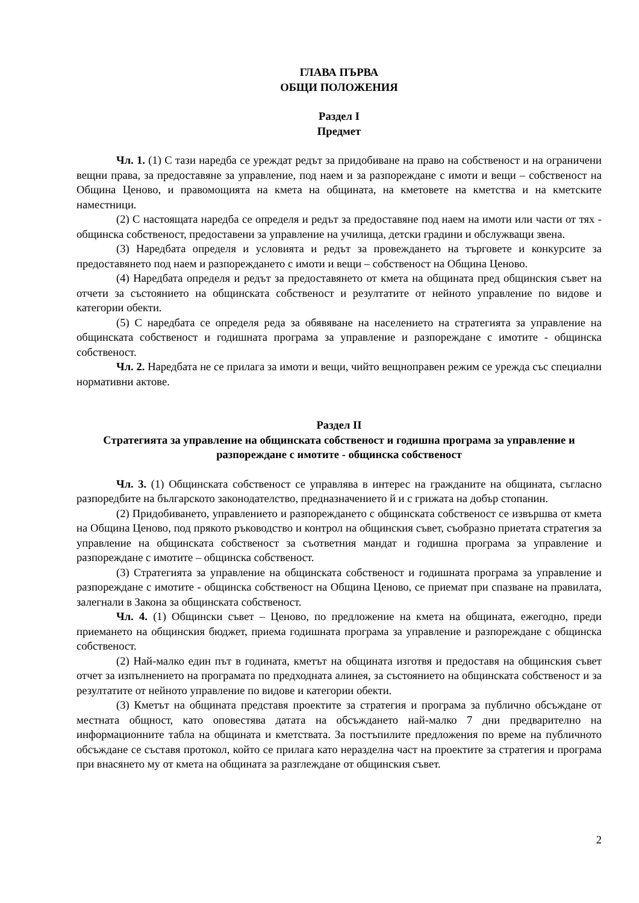ГЛАВА ПЪРВА
ОБЩИ ПОЛОЖЕНИЯ
Раздел I
Предмет
Чл. 1. (1) С тази наредба се уреждат редът за придобиване на право на собственост и на ограничени вещни права, за предоставяне за управление, под наем и за разпореждане с имоти и вещи – собственост на Община Ценово, и правомощията на кмета на общината, на кметовете на кметства и на кметските наместници.
(2) С настоящата наредба се определя и редът за предоставяне под наем на имоти или части от тях - общинска собственост, предоставени за управление на училища, детски градини и обслужващи звена.
(3) Наредбата определя и условията и редът за провеждането на търговете и конкурсите за предоставянето под наем и разпореждането с имоти и вещи – собственост на Община Ценово.
(4) Наредбата определя и редът за предоставянето от кмета на общината пред общинския съвет на отчети за състоянието на общинската собственост и резултатите от нейното управление по видове и категории обекти.
(5) С наредбата се определя реда за обявяване на населението на стратегията за управление на общинската собственост и годишната програма за управление и разпореждане с имотите - общинска собственост.
Чл. 2. Наредбата не се прилага за имоти и вещи, чийто вещноправен режим се урежда със специални нормативни актове.
Раздел II
Стратегията за управление на общинската собственост и годишна програма за управление и разпореждане с имотите - общинска собственост
Чл. 3. (1) Общинската собственост се управлява в интерес на гражданите на общината, съгласно разпоредбите на българското законодателство, предназначението й и с грижата на добър стопанин.
(2) Придобиването, управлението и разпореждането с общинската собственост се извършва от кмета на Община Ценово, под прякото ръководство и контрол на общинския съвет, съобразно приетата стратегия за управление на общинската собственост за съответния мандат и годишна програма за управление и разпореждане с имотите – общинска собственост.
(3) Стратегията за управление на общинската собственост и годишната програма за управление и разпореждане с имотите - общинска собственост на Община Ценово, се приемат при спазване на правилата, залегнали в Закона за общинската собственост.
Чл. 4. (1) Общински съвет – Ценово, по предложение на кмета на общината, ежегодно, преди приемането на общинския бюджет, приема годишната програма за управление и разпореждане с общинска собственост.
(2) Най-малко един път в годината, кметът на общината изготвя и предоставя на общинския съвет отчет за изпълнението на програмата по предходната алинея, за състоянието на общинската собственост и за резултатите от нейното управление по видове и категории обекти.
(3) Кметът на общината представя проектите за стратегия и програма за публично обсъждане от местната общност, като оповестява датата на обсъждането най-малко 7 дни предварително на информационните табла на общината и кметствата. За постъпилите предложения по време на публичното обсъждане се съставя протокол, който се прилага като неразделна част на проектите за стратегия и програма при внасянето му от кмета на общината за разглеждане от общинския съвет.
2